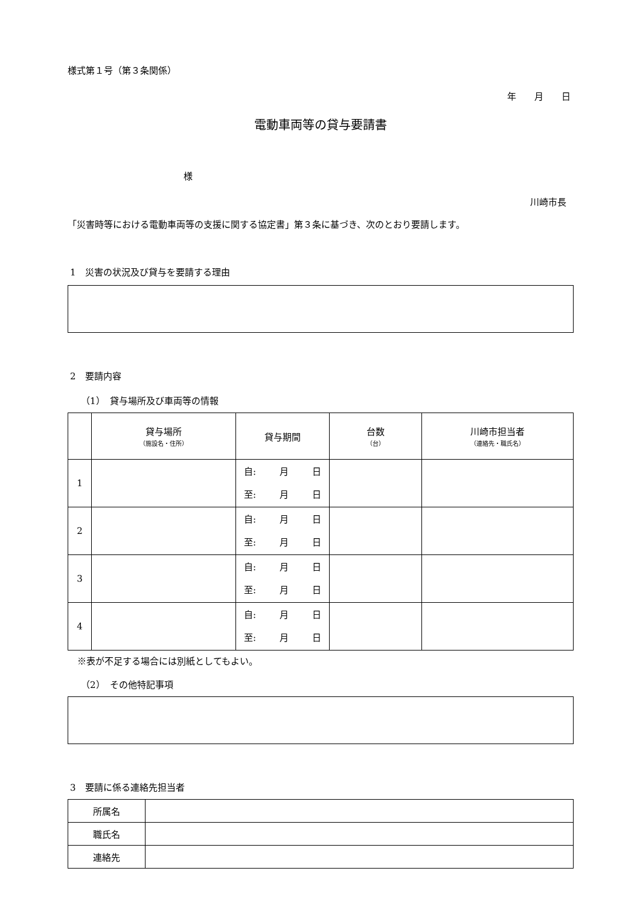様式第１号（第３条関係）
年　　月　　日
電動車両等の貸与要請書
様
川崎市長
「災害時等における電動車両等の支援に関する協定書」第３条に基づき、次のとおり要請します。
1　災害の状況及び貸与を要請する理由
2　要請内容
（1）　貸与場所及び車両等の情報
| | 貸与場所 （施設名・住所） | 貸与期間 | 台数 （台） | 川崎市担当者 （連絡先・職氏名） |
| --- | --- | --- | --- | --- |
| 1 | | 自: 月 日 至: 月 日 | | |
| 2 | | 自: 月 日 至: 月 日 | | |
| 3 | | 自: 月 日 至: 月 日 | | |
| 4 | | 自: 月 日 至: 月 日 | | |
※表が不足する場合には別紙としてもよい。
（2）　その他特記事項
3　要請に係る連絡先担当者
| 所属名 | |
| 職氏名 | |
| 連絡先 | |